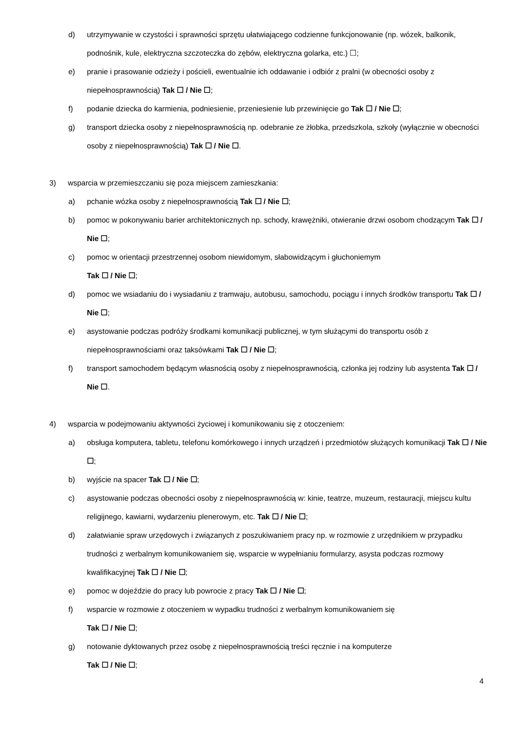d) utrzymywanie w czystości i sprawności sprzętu ułatwiającego codzienne funkcjonowanie (np. wózek, balkonik, podnośnik, kule, elektryczna szczoteczka do zębów, elektryczna golarka, etc.) ☐;
e) pranie i prasowanie odzieży i pościeli, ewentualnie ich oddawanie i odbiór z pralni (w obecności osoby z niepełnosprawnością) Tak ☐ / Nie ☐;
f) podanie dziecka do karmienia, podniesienie, przeniesienie lub przewinięcie go Tak ☐ / Nie ☐;
g) transport dziecka osoby z niepełnosprawnością np. odebranie ze żłobka, przedszkola, szkoły (wyłącznie w obecności osoby z niepełnosprawnością) Tak ☐ / Nie ☐.
3) wsparcia w przemieszczaniu się poza miejscem zamieszkania:
a) pchanie wózka osoby z niepełnosprawnością Tak ☐ / Nie ☐;
b) pomoc w pokonywaniu barier architektonicznych np. schody, krawężniki, otwieranie drzwi osobom chodzącym Tak ☐ / Nie ☐;
c) pomoc w orientacji przestrzennej osobom niewidomym, słabowidzącym i głuchoniemym
Tak ☐ / Nie ☐;
d) pomoc we wsiadaniu do i wysiadaniu z tramwaju, autobusu, samochodu, pociągu i innych środków transportu Tak ☐ / Nie ☐;
e) asystowanie podczas podróży środkami komunikacji publicznej, w tym służącymi do transportu osób z niepełnosprawnościami oraz taksówkami Tak ☐ / Nie ☐;
f) transport samochodem będącym własnością osoby z niepełnosprawnością, członka jej rodziny lub asystenta Tak ☐ / Nie ☐.
4) wsparcia w podejmowaniu aktywności życiowej i komunikowaniu się z otoczeniem:
a) obsługa komputera, tabletu, telefonu komórkowego i innych urządzeń i przedmiotów służących komunikacji Tak ☐ / Nie ☐;
b) wyjście na spacer Tak ☐ / Nie ☐;
c) asystowanie podczas obecności osoby z niepełnosprawnością w: kinie, teatrze, muzeum, restauracji, miejscu kultu religijnego, kawiarni, wydarzeniu plenerowym, etc. Tak ☐ / Nie ☐;
d) załatwianie spraw urzędowych i związanych z poszukiwaniem pracy np. w rozmowie z urzędnikiem w przypadku trudności z werbalnym komunikowaniem się, wsparcie w wypełnianiu formularzy, asysta podczas rozmowy kwalifikacyjnej Tak ☐ / Nie ☐;
e) pomoc w dojeździe do pracy lub powrocie z pracy Tak ☐ / Nie ☐;
f) wsparcie w rozmowie z otoczeniem w wypadku trudności z werbalnym komunikowaniem się
Tak ☐ / Nie ☐;
g) notowanie dyktowanych przez osobę z niepełnosprawnością treści ręcznie i na komputerze
Tak ☐ / Nie ☐;
4